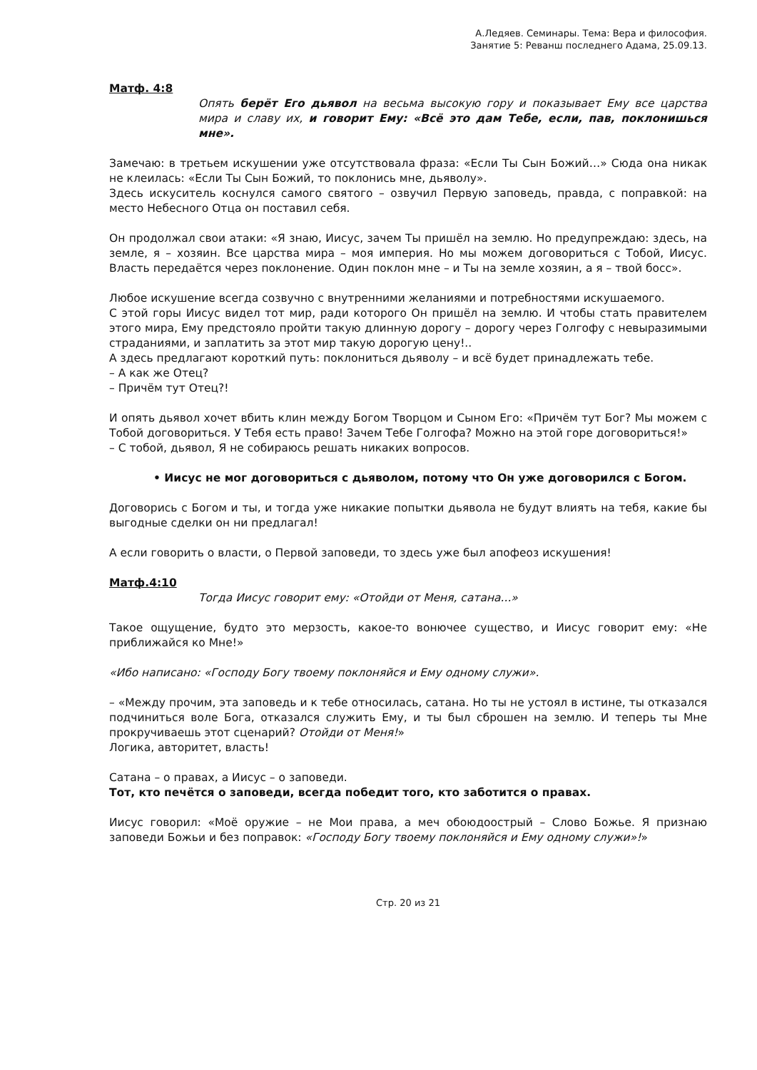А.Ледяев. Семинары. Тема: Вера и философия.
Занятие 5: Реванш последнего Адама, 25.09.13.
Матф. 4:8
Опять берёт Его дьявол на весьма высокую гору и показывает Ему все царства мира и славу их, и говорит Ему: «Всё это дам Тебе, если, пав, поклонишься мне».
Замечаю: в третьем искушении уже отсутствовала фраза: «Если Ты Сын Божий…» Сюда она никак не клеилась: «Если Ты Сын Божий, то поклонись мне, дьяволу».
Здесь искуситель коснулся самого святого – озвучил Первую заповедь, правда, с поправкой: на место Небесного Отца он поставил себя.
Он продолжал свои атаки: «Я знаю, Иисус, зачем Ты пришёл на землю. Но предупреждаю: здесь, на земле, я – хозяин. Все царства мира – моя империя. Но мы можем договориться с Тобой, Иисус. Власть передаётся через поклонение. Один поклон мне – и Ты на земле хозяин, а я – твой босс».
Любое искушение всегда созвучно с внутренними желаниями и потребностями искушаемого.
С этой горы Иисус видел тот мир, ради которого Он пришёл на землю. И чтобы стать правителем этого мира, Ему предстояло пройти такую длинную дорогу – дорогу через Голгофу с невыразимыми страданиями, и заплатить за этот мир такую дорогую цену!..
А здесь предлагают короткий путь: поклониться дьяволу – и всё будет принадлежать тебе.
– А как же Отец?
– Причём тут Отец?!
И опять дьявол хочет вбить клин между Богом Творцом и Сыном Его: «Причём тут Бог? Мы можем с Тобой договориться. У Тебя есть право! Зачем Тебе Голгофа? Можно на этой горе договориться!»
– С тобой, дьявол, Я не собираюсь решать никаких вопросов.
• Иисус не мог договориться с дьяволом, потому что Он уже договорился с Богом.
Договорись с Богом и ты, и тогда уже никакие попытки дьявола не будут влиять на тебя, какие бы выгодные сделки он ни предлагал!
А если говорить о власти, о Первой заповеди, то здесь уже был апофеоз искушения!
Матф.4:10
Тогда Иисус говорит ему: «Отойди от Меня, сатана...»
Такое ощущение, будто это мерзость, какое-то вонючее существо, и Иисус говорит ему: «Не приближайся ко Мне!»
«Ибо написано: «Господу Богу твоему поклоняйся и Ему одному служи».
– «Между прочим, эта заповедь и к тебе относилась, сатана. Но ты не устоял в истине, ты отказался подчиниться воле Бога, отказался служить Ему, и ты был сброшен на землю. И теперь ты Мне прокручиваешь этот сценарий? Отойди от Меня!»
Логика, авторитет, власть!
Сатана – о правах, а Иисус – о заповеди.
Тот, кто печётся о заповеди, всегда победит того, кто заботится о правах.
Иисус говорил: «Моё оружие – не Мои права, а меч обоюдоострый – Слово Божье. Я признаю заповеди Божьи и без поправок: «Господу Богу твоему поклоняйся и Ему одному служи»!»
Стр. 20 из 21